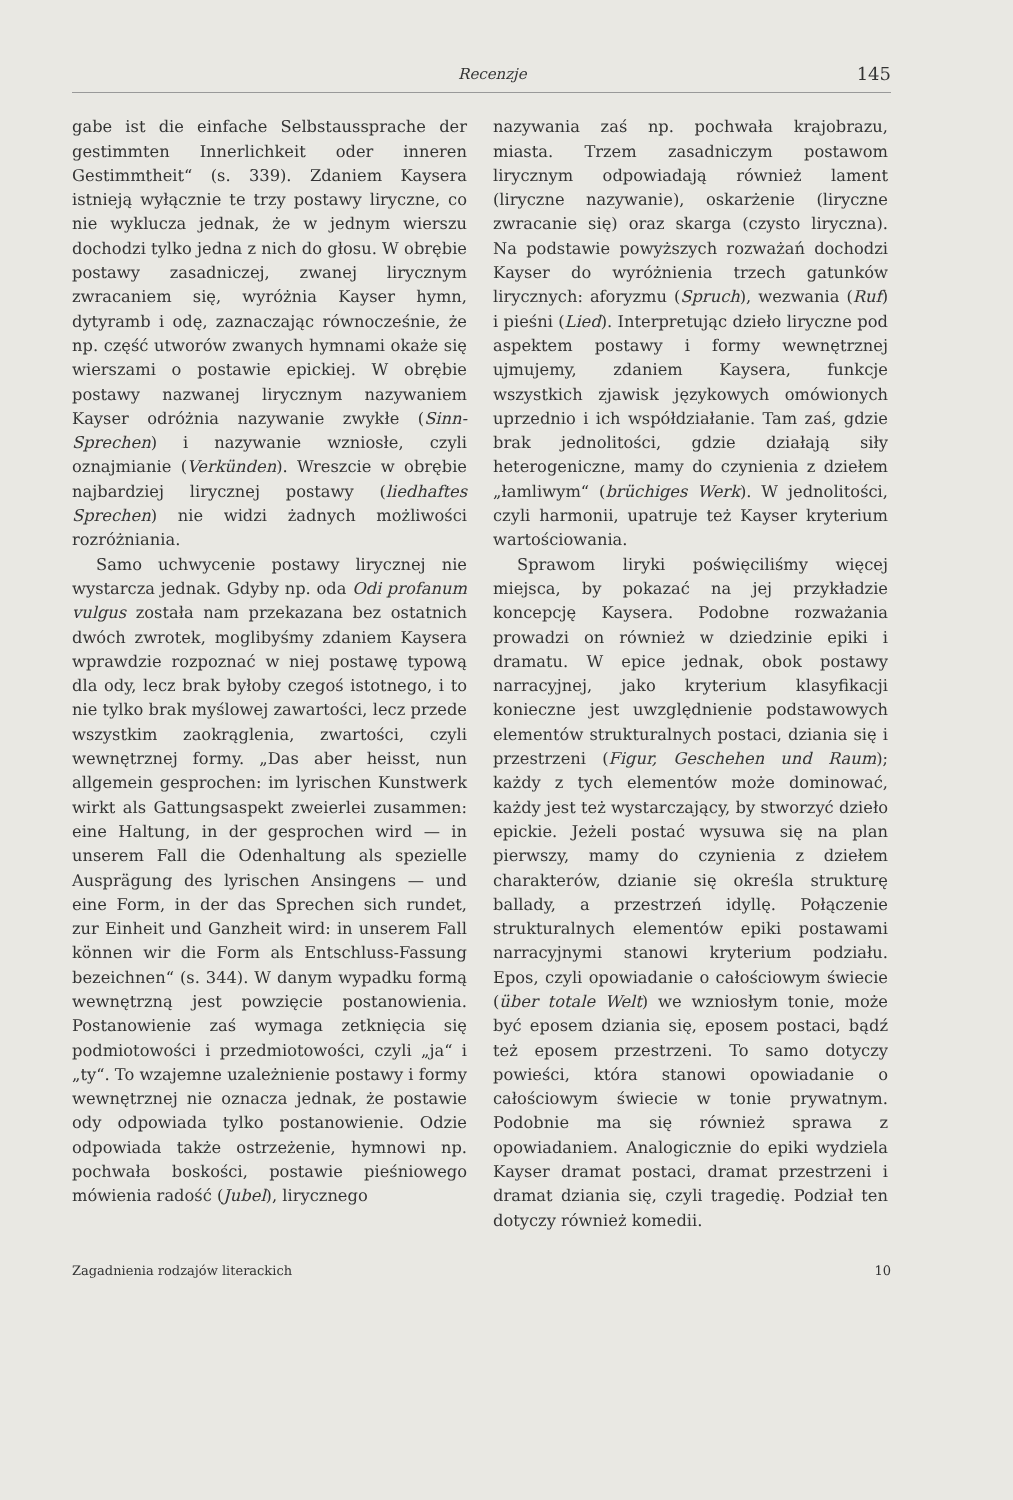Recenzje 145
gabe ist die einfache Selbstaussprache der gestimmten Innerlichkeit oder inneren Gestimmtheit“ (s. 339). Zdaniem Kaysera istnieją wyłącznie te trzy postawy liryczne, co nie wyklucza jednak, że w jednym wierszu dochodzi tylko jedna z nich do głosu. W obrębie postawy zasadniczej, zwanej lirycznym zwracaniem się, wyróżnia Kayser hymn, dytyramb i odę, zaznaczając równocześnie, że np. część utworów zwanych hymnami okaże się wierszami o postawie epickiej. W obrębie postawy nazwanej lirycznym nazywaniem Kayser odróżnia nazywanie zwykłe (Sinn-Sprechen) i nazywanie wzniosłe, czyli oznajmianie (Verkünden). Wreszcie w obrębie najbardziej lirycznej postawy (liedhaftes Sprechen) nie widzi żadnych możliwości rozróżniania.
Samo uchwycenie postawy lirycznej nie wystarcza jednak. Gdyby np. oda Odi profanum vulgus została nam przekazana bez ostatnich dwóch zwrotek, moglibyśmy zdaniem Kaysera wprawdzie rozpoznać w niej postawę typową dla ody, lecz brak byłoby czegoś istotnego, i to nie tylko brak myślowej zawartości, lecz przede wszystkim zaokrąglenia, zwartości, czyli wewnętrznej formy. „Das aber heisst, nun allgemein gesprochen: im lyrischen Kunstwerk wirkt als Gattungsaspekt zweierlei zusammen: eine Haltung, in der gesprochen wird — in unserem Fall die Odenhaltung als spezielle Ausprägung des lyrischen Ansingens — und eine Form, in der das Sprechen sich rundet, zur Einheit und Ganzheit wird: in unserem Fall können wir die Form als Entschluss-Fassung bezeichnen“ (s. 344). W danym wypadku formą wewnętrzną jest powzięcie postanowienia. Postanowienie zaś wymaga zetknięcia się podmiotowości i przedmiotowości, czyli „ja“ i „ty“. To wzajemne uzależnienie postawy i formy wewnętrznej nie oznacza jednak, że postawie ody odpowiada tylko postanowienie. Odzie odpowiada także ostrzeżenie, hymnowi np. pochwała boskości, postawie pieśniowego mówienia radość (Jubel), lirycznego
nazywania zaś np. pochwała krajobrazu, miasta. Trzem zasadniczym postawom lirycznym odpowiadają również lament (liryczne nazywanie), oskarżenie (liryczne zwracanie się) oraz skarga (czysto liryczna). Na podstawie powyższych rozważań dochodzi Kayser do wyróżnienia trzech gatunków lirycznych: aforyzmu (Spruch), wezwania (Ruf) i pieśni (Lied). Interpretując dzieło liryczne pod aspektem postawy i formy wewnętrznej ujmujemy, zdaniem Kaysera, funkcje wszystkich zjawisk językowych omówionych uprzednio i ich współdziałanie. Tam zaś, gdzie brak jednolitości, gdzie działają siły heterogeniczne, mamy do czynienia z dziełem „łamliwym“ (brüchiges Werk). W jednolitości, czyli harmonii, upatruje też Kayser kryterium wartościowania.
Sprawom liryki poświęciliśmy więcej miejsca, by pokazać na jej przykładzie koncepcję Kaysera. Podobne rozważania prowadzi on również w dziedzinie epiki i dramatu. W epice jednak, obok postawy narracyjnej, jako kryterium klasyfikacji konieczne jest uwzględnienie podstawowych elementów strukturalnych postaci, dziania się i przestrzeni (Figur, Geschehen und Raum); każdy z tych elementów może dominować, każdy jest też wystarczający, by stworzyć dzieło epickie. Jeżeli postać wysuwa się na plan pierwszy, mamy do czynienia z dziełem charakterów, dzianie się określa strukturę ballady, a przestrzeń idyllę. Połączenie strukturalnych elementów epiki postawami narracyjnymi stanowi kryterium podziału. Epos, czyli opowiadanie o całościowym świecie (über totale Welt) we wzniosłym tonie, może być eposem dziania się, eposem postaci, bądź też eposem przestrzeni. To samo dotyczy powieści, która stanowi opowiadanie o całościowym świecie w tonie prywatnym. Podobnie ma się również sprawa z opowiadaniem. Analogicznie do epiki wydziela Kayser dramat postaci, dramat przestrzeni i dramat dziania się, czyli tragedię. Podział ten dotyczy również komedii.
Zagadnienia rodzajów literackich 10